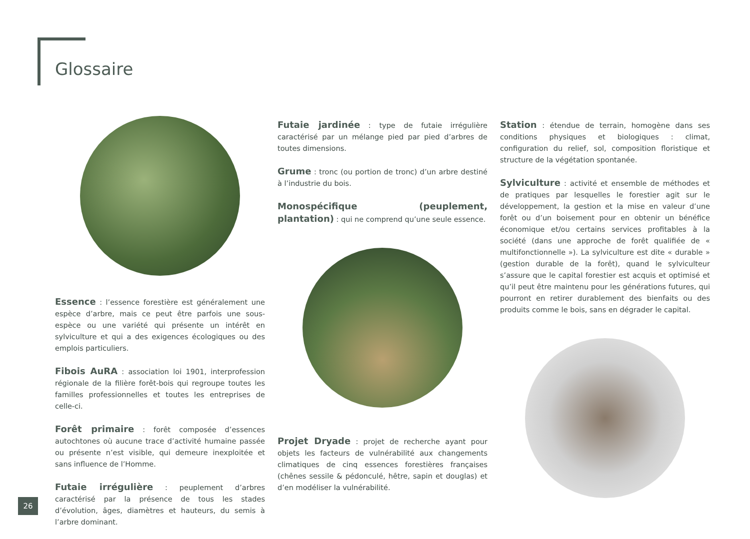Glossaire
Essence : l’essence forestière est généralement une espèce d’arbre, mais ce peut être parfois une sous-espèce ou une variété qui présente un intérêt en sylviculture et qui a des exigences écologiques ou des emplois particuliers.
Fibois AuRA : association loi 1901, interprofession régionale de la filière forêt-bois qui regroupe toutes les familles professionnelles et toutes les entreprises de celle-ci.
Forêt primaire : forêt composée d’essences autochtones où aucune trace d’activité humaine passée ou présente n’est visible, qui demeure inexploitée et sans influence de l’Homme.
Futaie irrégulière : peuplement d’arbres caractérisé par la présence de tous les stades d’évolution, âges, diamètres et hauteurs, du semis à l’arbre dominant.
Futaie jardinée : type de futaie irrégulière caractérisé par un mélange pied par pied d’arbres de toutes dimensions.
Grume : tronc (ou portion de tronc) d’un arbre destiné à l’industrie du bois.
Monospécifique (peuplement, plantation) : qui ne comprend qu’une seule essence.
Projet Dryade : projet de recherche ayant pour objets les facteurs de vulnérabilité aux changements climatiques de cinq essences forestières françaises (chênes sessile & pédonculé, hêtre, sapin et douglas) et d’en modéliser la vulnérabilité.
Station : étendue de terrain, homogène dans ses conditions physiques et biologiques : climat, configuration du relief, sol, composition floristique et structure de la végétation spontanée.
Sylviculture : activité et ensemble de méthodes et de pratiques par lesquelles le forestier agit sur le développement, la gestion et la mise en valeur d’une forêt ou d’un boisement pour en obtenir un bénéfice économique et/ou certains services profitables à la société (dans une approche de forêt qualifiée de « multifonctionnelle »). La sylviculture est dite « durable » (gestion durable de la forêt), quand le sylviculteur s’assure que le capital forestier est acquis et optimisé et qu’il peut être maintenu pour les générations futures, qui pourront en retirer durablement des bienfaits ou des produits comme le bois, sans en dégrader le capital.
26